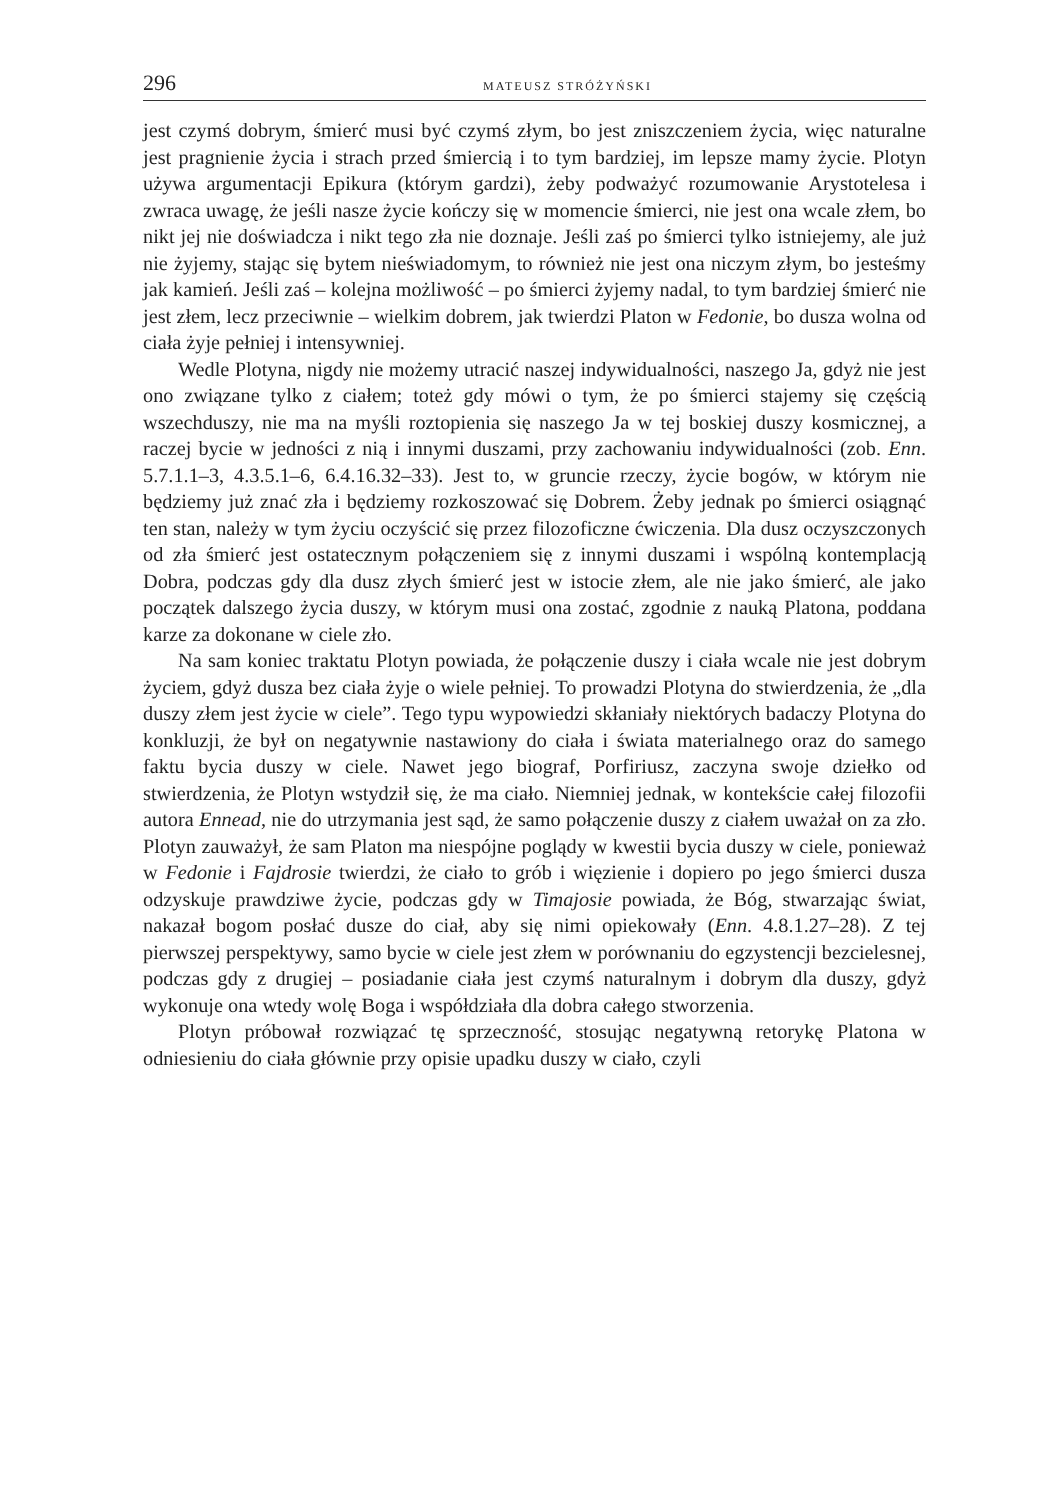296 MATEUSZ STRÓŻYŃSKI
jest czymś dobrym, śmierć musi być czymś złym, bo jest zniszczeniem życia, więc naturalne jest pragnienie życia i strach przed śmiercią i to tym bardziej, im lepsze mamy życie. Plotyn używa argumentacji Epikura (którym gardzi), żeby podważyć rozumowanie Arystotelesa i zwraca uwagę, że jeśli nasze życie kończy się w momencie śmierci, nie jest ona wcale złem, bo nikt jej nie doświadcza i nikt tego zła nie doznaje. Jeśli zaś po śmierci tylko istniejemy, ale już nie żyjemy, stając się bytem nieświadomym, to również nie jest ona niczym złym, bo jesteśmy jak kamień. Jeśli zaś – kolejna możliwość – po śmierci żyjemy nadal, to tym bardziej śmierć nie jest złem, lecz przeciwnie – wielkim dobrem, jak twierdzi Platon w Fedonie, bo dusza wolna od ciała żyje pełniej i intensywniej.
Wedle Plotyna, nigdy nie możemy utracić naszej indywidualności, naszego Ja, gdyż nie jest ono związane tylko z ciałem; toteż gdy mówi o tym, że po śmierci stajemy się częścią wszechduszy, nie ma na myśli roztopienia się naszego Ja w tej boskiej duszy kosmicznej, a raczej bycie w jedności z nią i innymi duszami, przy zachowaniu indywidualności (zob. Enn. 5.7.1.1–3, 4.3.5.1–6, 6.4.16.32–33). Jest to, w gruncie rzeczy, życie bogów, w którym nie będziemy już znać zła i będziemy rozkoszować się Dobrem. Żeby jednak po śmierci osiągnąć ten stan, należy w tym życiu oczyścić się przez filozoficzne ćwiczenia. Dla dusz oczyszczonych od zła śmierć jest ostatecznym połączeniem się z innymi duszami i wspólną kontemplacją Dobra, podczas gdy dla dusz złych śmierć jest w istocie złem, ale nie jako śmierć, ale jako początek dalszego życia duszy, w którym musi ona zostać, zgodnie z nauką Platona, poddana karze za dokonane w ciele zło.
Na sam koniec traktatu Plotyn powiada, że połączenie duszy i ciała wcale nie jest dobrym życiem, gdyż dusza bez ciała żyje o wiele pełniej. To prowadzi Plotyna do stwierdzenia, że „dla duszy złem jest życie w ciele”. Tego typu wypowiedzi skłaniały niektórych badaczy Plotyna do konkluzji, że był on negatywnie nastawiony do ciała i świata materialnego oraz do samego faktu bycia duszy w ciele. Nawet jego biograf, Porfiriusz, zaczyna swoje dziełko od stwierdzenia, że Plotyn wstydził się, że ma ciało. Niemniej jednak, w kontekście całej filozofii autora Ennead, nie do utrzymania jest sąd, że samo połączenie duszy z ciałem uważał on za zło. Plotyn zauważył, że sam Platon ma niespójne poglądy w kwestii bycia duszy w ciele, ponieważ w Fedonie i Fajdrosie twierdzi, że ciało to grób i więzienie i dopiero po jego śmierci dusza odzyskuje prawdziwe życie, podczas gdy w Timajosie powiada, że Bóg, stwarzając świat, nakazał bogom posłać dusze do ciał, aby się nimi opiekowały (Enn. 4.8.1.27–28). Z tej pierwszej perspektywy, samo bycie w ciele jest złem w porównaniu do egzystencji bezcielesnej, podczas gdy z drugiej – posiadanie ciała jest czymś naturalnym i dobrym dla duszy, gdyż wykonuje ona wtedy wolę Boga i współdziała dla dobra całego stworzenia.
Plotyn próbował rozwiązać tę sprzeczność, stosując negatywną retorykę Platona w odniesieniu do ciała głównie przy opisie upadku duszy w ciało, czyli